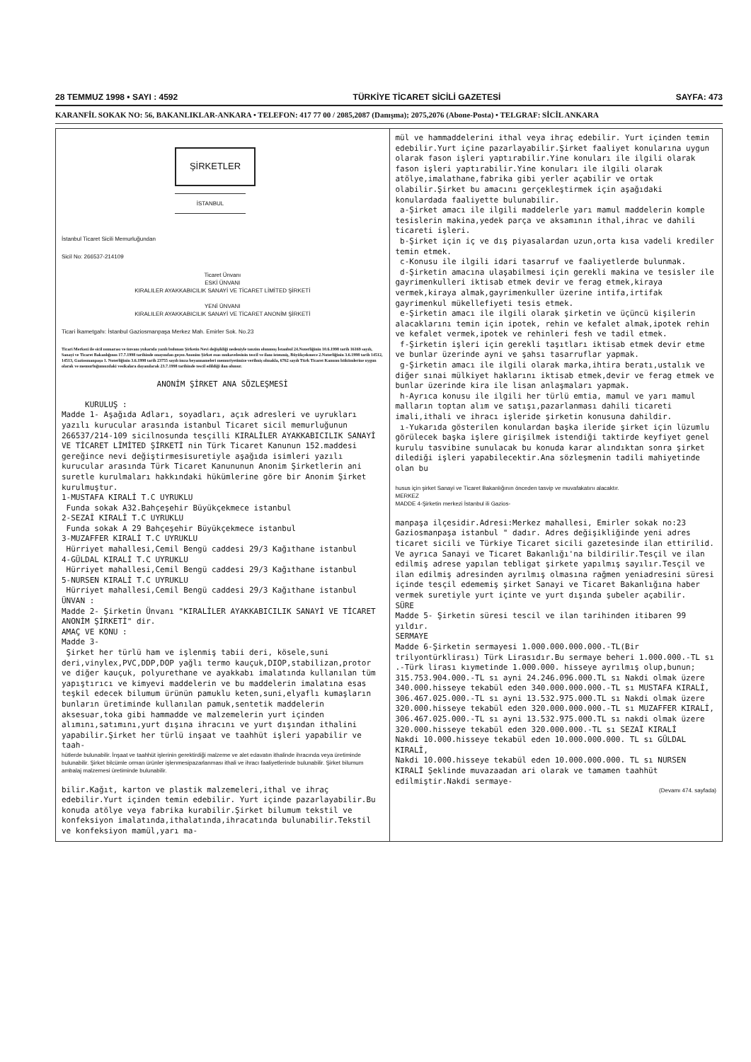28 TEMMUZ 1998 • SAYI : 4592 TÜRKİYE TİCARET SİCİLİ GAZETESİ SAYFA: 473
KARANFİL SOKAK NO: 56, BAKANLIKLAR-ANKARA • TELEFON: 417 77 00 / 2085,2087 (Danışma); 2075,2076 (Abone-Posta) • TELGRAF: SİCİL ANKARA
ŞİRKETLER
İSTANBUL
İstanbul Ticaret Sicili Memurluğundan
Sicil No: 266537-214109
Ticaret Ünvanı
ESKİ ÜNVANI
KIRALILER AYAKKABICILIK SANAYİ VE TİCARET LİMİTED ŞİRKETİ
YENİ ÜNVANI
KIRALILER AYAKKABICILIK SANAYİ VE TİCARET ANONİM ŞİRKETİ
Ticari İkametgahı: İstanbul Gaziosmanpaşa Merkez Mah. Emirler Sok. No.23
Ticari Merkezi ile sicil numarası ve ünvanı yukarıda yazılı bulunan Şirketin Nevi değişikliği nedeniyle tanzim olunmuş İstanbul 24.Noterliğinin 10.6.1998 tarih 16169 sayılı, Sanayi ve Ticaret Bakanlığının 17.7.1998 tarihinde onayından geçen Anonim Şirket esas mukavelesinin tescil ve ilanı istenmiş, Büyükçekmece 2.Noterliğinin 3.6.1998 tarih 14512, 14513, Gaziosmanpaşa 1. Noterliğinin 3.6.1998 tarih 23755 sayılı imza beyannameleri memuriyetimize verilmiş olmakla, 6762 sayılı Türk Ticaret Kanunu hükümlerine uygun olarak ve memurluğumuzdaki vesikalara dayanılarak 23.7.1998 tarihinde tescil edildiği ilan olunur.
ANONİM ŞİRKET ANA SÖZLEŞMESİ
KURULUŞ :
Madde 1- Aşağıda Adları, soyadları, açık adresleri ve uyrukları yazılı kurucular arasında istanbul Ticaret sicil memurluğunun 266537/214-109 sicilnosunda tesçilli KIRALİLER AYAKKABICILIK SANAYİ VE TİCARET LİMİTED ŞİRKETİ nin Türk Ticaret Kanunun 152.maddesi gereğince nevi değiştirmesisuretiyle aşağıda isimleri yazılı kurucular arasında Türk Ticaret Kanununun Anonim Şirketlerin ani suretle kurulmaları hakkındaki hükümlerine göre bir Anonim Şirket kurulmuştur.
1-MUSTAFA KIRALİ T.C UYRUKLU
Funda sokak A32.Bahçeşehir Büyükçekmece istanbul
2-SEZAİ KIRALİ T.C UYRUKLU
Funda sokak A 29 Bahçeşehir Büyükçekmece istanbul
3-MUZAFFER KIRALİ T.C UYRUKLU
Hürriyet mahallesi,Cemil Bengü caddesi 29/3 Kağıthane istanbul
4-GÜLDAL KIRALİ T.C UYRUKLU
Hürriyet mahallesi,Cemil Bengü caddesi 29/3 Kağıthane istanbul
5-NURSEN KIRALİ T.C UYRUKLU
Hürriyet mahallesi,Cemil Bengü caddesi 29/3 Kağıthane istanbul
ÜNVAN :
Madde 2- Şirketin Ünvanı "KIRALİLER AYAKKABICILIK SANAYİ VE TİCARET ANONİM ŞİRKETİ" dir.
AMAÇ VE KONU :
Madde 3-
Şirket her türlü ham ve işlenmiş tabii deri, kösele,suni deri,vinylex,PVC,DDP,DOP yağlı termo kauçuk,DIOP,stabilizan,protor ve diğer kauçuk, polyurethane ve ayakkabı imalatında kullanılan tüm yapıştırıcı ve kimyevi maddelerin ve bu maddelerin imalatına esas teşkil edecek bilumum ürünün pamuklu keten,suni,elyaflı kumaşların bunların üretiminde kullanılan pamuk,sentetik maddelerin aksesuar,toka gibi hammadde ve malzemelerin yurt içinden alımını,satımını,yurt dışına ihracını ve yurt dışından ithalini yapabilir.Şirket her türlü inşaat ve taahhüt işleri yapabilir ve taah-
hütlerde bulunabilir. İnşaat ve taahhüt işlerinin gerektirdiği malzeme ve alet edavatın ithalinde ihracında veya üretiminde bulunabilir. Şirket bilcümle orman ürünler işlenmesipazarlanması ithali ve ihracı faaliyetlerinde bulunabilir. Şirket bilumum ambalaj malzemesi üretiminde bulunabilir.
bilir.Kağıt, karton ve plastik malzemeleri,ithal ve ihraç edebilir.Yurt içinden temin edebilir. Yurt içinde pazarlayabilir.Bu konuda atölye veya fabrika kurabilir.Şirket bilumum tekstil ve konfeksiyon imalatında,ithalatında,ihracatında bulunabilir.Tekstil ve konfeksiyon mamül,yarı ma-
mül ve hammaddelerini ithal veya ihraç edebilir. Yurt içinden temin edebilir.Yurt içine pazarlayabilir.Şirket faaliyet konularına uygun olarak fason işleri yaptırabilir.Yine konuları ile ilgili olarak fason işleri yaptırabilir.Yine konuları ile ilgili olarak atölye,imalathane,fabrika gibi yerler açabilir ve ortak olabilir.Şirket bu amacını gerçekleştirmek için aşağıdaki konulardada faaliyette bulunabilir.
a-Şirket amacı ile ilgili maddelerle yarı mamul maddelerin komple tesislerin makina,yedek parça ve aksamının ithal,ihrac ve dahili ticareti işleri.
b-Şirket için iç ve dış piyasalardan uzun,orta kısa vadeli krediler temin etmek.
c-Konusu ile ilgili idari tasarruf ve faaliyetlerde bulunmak.
d-Şirketin amacına ulaşabilmesi için gerekli makina ve tesisler ile gayrimenkulleri iktisab etmek devir ve ferag etmek,kiraya vermek,kiraya almak,gayrimenkuller üzerine intifa,irtifak gayrimenkul mükellefiyeti tesis etmek.
e-Şirketin amacı ile ilgili olarak şirketin ve üçüncü kişilerin alacaklarını temin için ipotek, rehin ve kefalet almak,ipotek rehin ve kefalet vermek,ipotek ve rehinleri fesh ve tadil etmek.
f-Şirketin işleri için gerekli taşıtları iktisab etmek devir etme ve bunlar üzerinde ayni ve şahsı tasarruflar yapmak.
g-Şirketin amacı ile ilgili olarak marka,ihtira beratı,ustalık ve diğer sınai mülkiyet haklarını iktisab etmek,devir ve ferag etmek ve bunlar üzerinde kira ile lisan anlaşmaları yapmak.
h-Ayrıca konusu ile ilgili her türlü emtia, mamul ve yarı mamul malların toptan alım ve satışı,pazarlanması dahili ticareti imali,ithali ve ihracı işleride şirketin konusuna dahildir.
ı-Yukarıda gösterilen konulardan başka ileride şirket için lüzumlu görülecek başka işlere girişilmek istendiği taktirde keyfiyet genel kurulu tasvibine sunulacak bu konuda karar alındıktan sonra şirket dilediği işleri yapabilecektir.Ana sözleşmenin tadili mahiyetinde olan bu
husus için şirket Sanayi ve Ticaret Bakanlığının önceden tasvip ve muvafakatını alacaktır.
MERKEZ
MADDE 4-Şirketin merkezi İstanbul ili Gazios-
manpaşa ilçesidir.Adresi:Merkez mahallesi, Emirler sokak no:23 Gaziosmanpaşa istanbul " dadır. Adres değişikliğinde yeni adres ticaret sicili ve Türkiye Ticaret sicili gazetesinde ilan ettirilid. Ve ayrıca Sanayi ve Ticaret Bakanlığı'na bildirilir.Tesçil ve ilan edilmiş adrese yapılan tebligat şirkete yapılmış sayılır.Tesçil ve ilan edilmiş adresinden ayrılmış olmasına rağmen yeniadresini süresi içinde tesçil edememiş şirket Sanayi ve Ticaret Bakanlığına haber vermek suretiyle yurt içinte ve yurt dışında şubeler açabilir.
SÜRE
Madde 5- Şirketin süresi tescil ve ilan tarihinden itibaren 99 yıldır.
SERMAYE
Madde 6-Şirketin sermayesi 1.000.000.000.000.-TL(Bir trilyontürklirası) Türk Lirasıdır.Bu sermaye beheri 1.000.000.-TL sı .-Türk lirası kıymetinde 1.000.000. hisseye ayrılmış olup,bunun; 315.753.904.000.-TL sı ayni 24.246.096.000.TL sı Nakdi olmak üzere 340.000.hisseye tekabül eden 340.000.000.000.-TL sı MUSTAFA KIRALİ, 306.467.025.000.-TL sı ayni 13.532.975.000.TL sı Nakdi olmak üzere 320.000.hisseye tekabül eden 320.000.000.000.-TL sı MUZAFFER KIRALİ, 306.467.025.000.-TL sı ayni 13.532.975.000.TL sı nakdi olmak üzere 320.000.hisseye tekabül eden 320.000.000.-TL sı SEZAİ KIRALİ
Nakdi 10.000.hisseye tekabül eden 10.000.000.000. TL sı GÜLDAL KIRALİ,
Nakdi 10.000.hisseye tekabül eden 10.000.000.000. TL sı NURSEN KIRALİ Şeklinde muvazaadan ari olarak ve tamamen taahhüt edilmiştir.Nakdi sermaye-
(Devamı 474. sayfada)